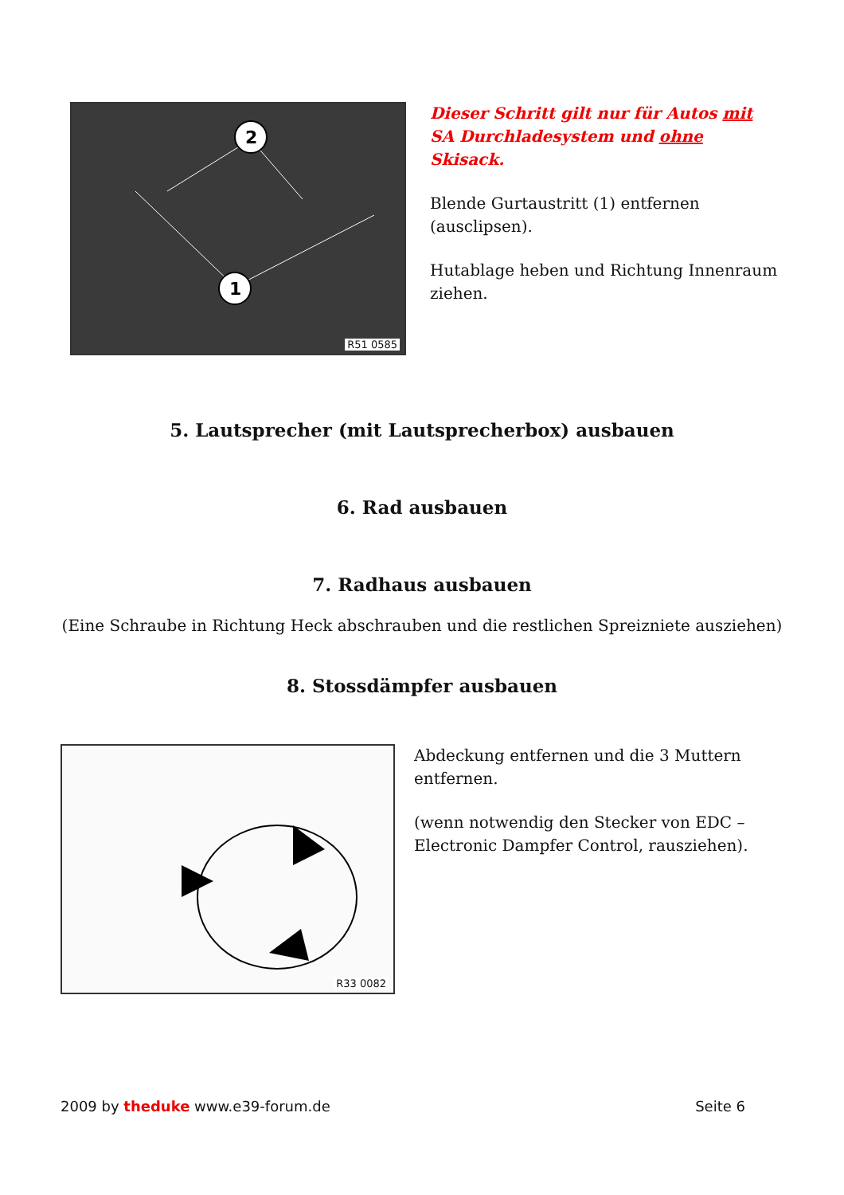2
1
R51 0585
Dieser Schritt gilt nur für Autos mit SA Durchladesystem und ohne Skisack.
Blende Gurtaustritt (1) entfernen (ausclipsen).
Hutablage heben und Richtung Innenraum ziehen.
5. Lautsprecher (mit Lautsprecherbox) ausbauen
6. Rad ausbauen
7. Radhaus ausbauen
(Eine Schraube in Richtung Heck abschrauben und die restlichen Spreizniete ausziehen)
8. Stossdämpfer ausbauen
R33 0082
Abdeckung entfernen und die 3 Muttern entfernen.
(wenn notwendig den Stecker von EDC – Electronic Dampfer Control, rausziehen).
2009 by theduke www.e39-forum.de Seite 6